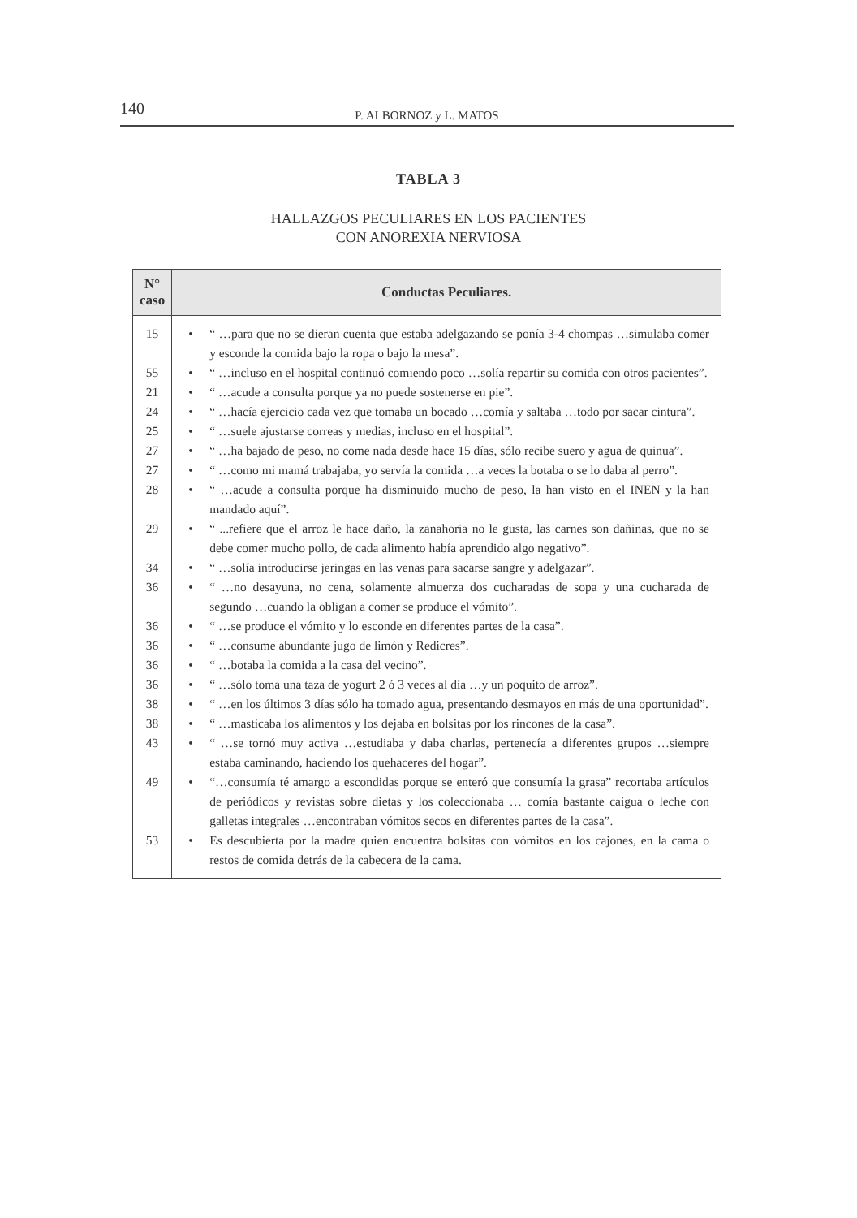140 P. ALBORNOZ y L. MATOS
TABLA 3
HALLAZGOS PECULIARES EN LOS PACIENTES
CON ANOREXIA NERVIOSA
| N° caso | Conductas Peculiares. | |
| --- | --- | --- |
| 15 | • | “ …para que no se dieran cuenta que estaba adelgazando se ponía 3-4 chompas …simulaba comer y esconde la comida bajo la ropa o bajo la mesa”. |
| 55 | • | “ …incluso en el hospital continuó comiendo poco …solía repartir su comida con otros pacientes”. |
| 21 | • | “ …acude a consulta porque ya no puede sostenerse en pie”. |
| 24 | • | “ …hacía ejercicio cada vez que tomaba un bocado …comía y saltaba …todo por sacar cintura”. |
| 25 | • | “ …suele ajustarse correas y medias, incluso en el hospital”. |
| 27 | • | “ …ha bajado de peso, no come nada desde hace 15 días, sólo recibe suero y agua de quinua”. |
| 27 | • | “ …como mi mamá trabajaba, yo servía la comida …a veces la botaba o se lo daba al perro”. |
| 28 | • | “ …acude a consulta porque ha disminuido mucho de peso, la han visto en el INEN y la han mandado aquí”. |
| 29 | • | “ ...refiere que el arroz le hace daño, la zanahoria no le gusta, las carnes son dañinas, que no se debe comer mucho pollo, de cada alimento había aprendido algo negativo”. |
| 34 | • | “ …solía introducirse jeringas en las venas para sacarse sangre y adelgazar”. |
| 36 | • | “ …no desayuna, no cena, solamente almuerza dos cucharadas de sopa y una cucharada de segundo …cuando la obligan a comer se produce el vómito”. |
| 36 | • | “ …se produce el vómito y lo esconde en diferentes partes de la casa”. |
| 36 | • | “ …consume abundante jugo de limón y Redicres”. |
| 36 | • | “ …botaba la comida a la casa del vecino”. |
| 36 | • | “ …sólo toma una taza de yogurt 2 ó 3 veces al día …y un poquito de arroz”. |
| 38 | • | “ …en los últimos 3 días sólo ha tomado agua, presentando desmayos en más de una oportunidad”. |
| 38 | • | “ …masticaba los alimentos y los dejaba en bolsitas por los rincones de la casa”. |
| 43 | • | “ …se tornó muy activa …estudiaba y daba charlas, pertenecía a diferentes grupos …siempre estaba caminando, haciendo los quehaceres del hogar”. |
| 49 | • | “…consumía té amargo a escondidas porque se enteró que consumía la grasa” recortaba artículos de periódicos y revistas sobre dietas y los coleccionaba … comía bastante caigua o leche con galletas integrales …encontraban vómitos secos en diferentes partes de la casa”. |
| 53 | • | Es descubierta por la madre quien encuentra bolsitas con vómitos en los cajones, en la cama o restos de comida detrás de la cabecera de la cama. |